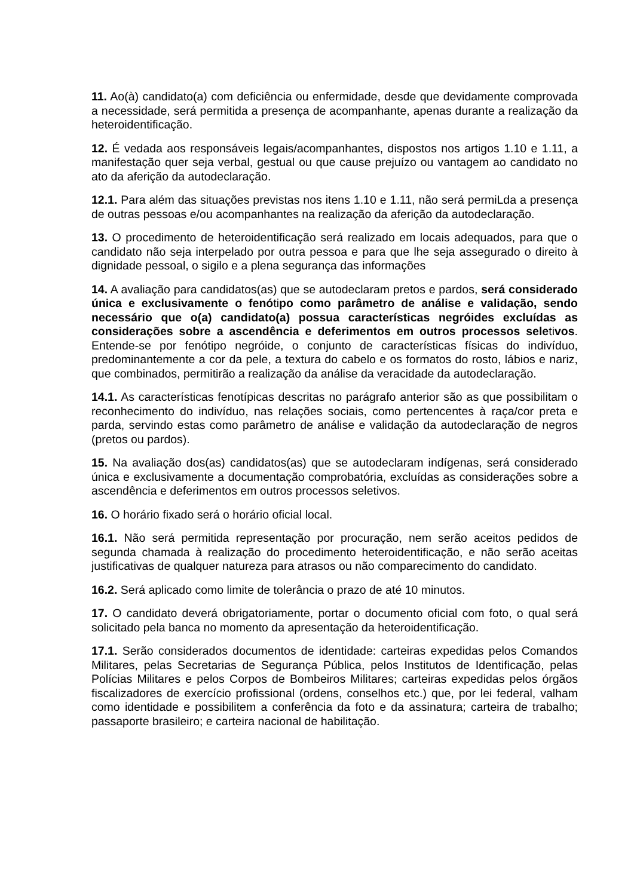11. Ao(à) candidato(a) com deficiência ou enfermidade, desde que devidamente comprovada a necessidade, será permitida a presença de acompanhante, apenas durante a realização da heteroidentificação.
12. É vedada aos responsáveis legais/acompanhantes, dispostos nos artigos 1.10 e 1.11, a manifestação quer seja verbal, gestual ou que cause prejuízo ou vantagem ao candidato no ato da aferição da autodeclaração.
12.1. Para além das situações previstas nos itens 1.10 e 1.11, não será permiLda a presença de outras pessoas e/ou acompanhantes na realização da aferição da autodeclaração.
13. O procedimento de heteroidentificação será realizado em locais adequados, para que o candidato não seja interpelado por outra pessoa e para que lhe seja assegurado o direito à dignidade pessoal, o sigilo e a plena segurança das informações
14. A avaliação para candidatos(as) que se autodeclaram pretos e pardos, será considerado única e exclusivamente o fenótipo como parâmetro de análise e validação, sendo necessário que o(a) candidato(a) possua características negróides excluídas as considerações sobre a ascendência e deferimentos em outros processos seletivos. Entende-se por fenótipo negróide, o conjunto de características físicas do indivíduo, predominantemente a cor da pele, a textura do cabelo e os formatos do rosto, lábios e nariz, que combinados, permitirão a realização da análise da veracidade da autodeclaração.
14.1. As características fenotípicas descritas no parágrafo anterior são as que possibilitam o reconhecimento do indivíduo, nas relações sociais, como pertencentes à raça/cor preta e parda, servindo estas como parâmetro de análise e validação da autodeclaração de negros (pretos ou pardos).
15. Na avaliação dos(as) candidatos(as) que se autodeclaram indígenas, será considerado única e exclusivamente a documentação comprobatória, excluídas as considerações sobre a ascendência e deferimentos em outros processos seletivos.
16. O horário fixado será o horário oficial local.
16.1. Não será permitida representação por procuração, nem serão aceitos pedidos de segunda chamada à realização do procedimento heteroidentificação, e não serão aceitas justificativas de qualquer natureza para atrasos ou não comparecimento do candidato.
16.2. Será aplicado como limite de tolerância o prazo de até 10 minutos.
17. O candidato deverá obrigatoriamente, portar o documento oficial com foto, o qual será solicitado pela banca no momento da apresentação da heteroidentificação.
17.1. Serão considerados documentos de identidade: carteiras expedidas pelos Comandos Militares, pelas Secretarias de Segurança Pública, pelos Institutos de Identificação, pelas Polícias Militares e pelos Corpos de Bombeiros Militares; carteiras expedidas pelos órgãos fiscalizadores de exercício profissional (ordens, conselhos etc.) que, por lei federal, valham como identidade e possibilitem a conferência da foto e da assinatura; carteira de trabalho; passaporte brasileiro; e carteira nacional de habilitação.